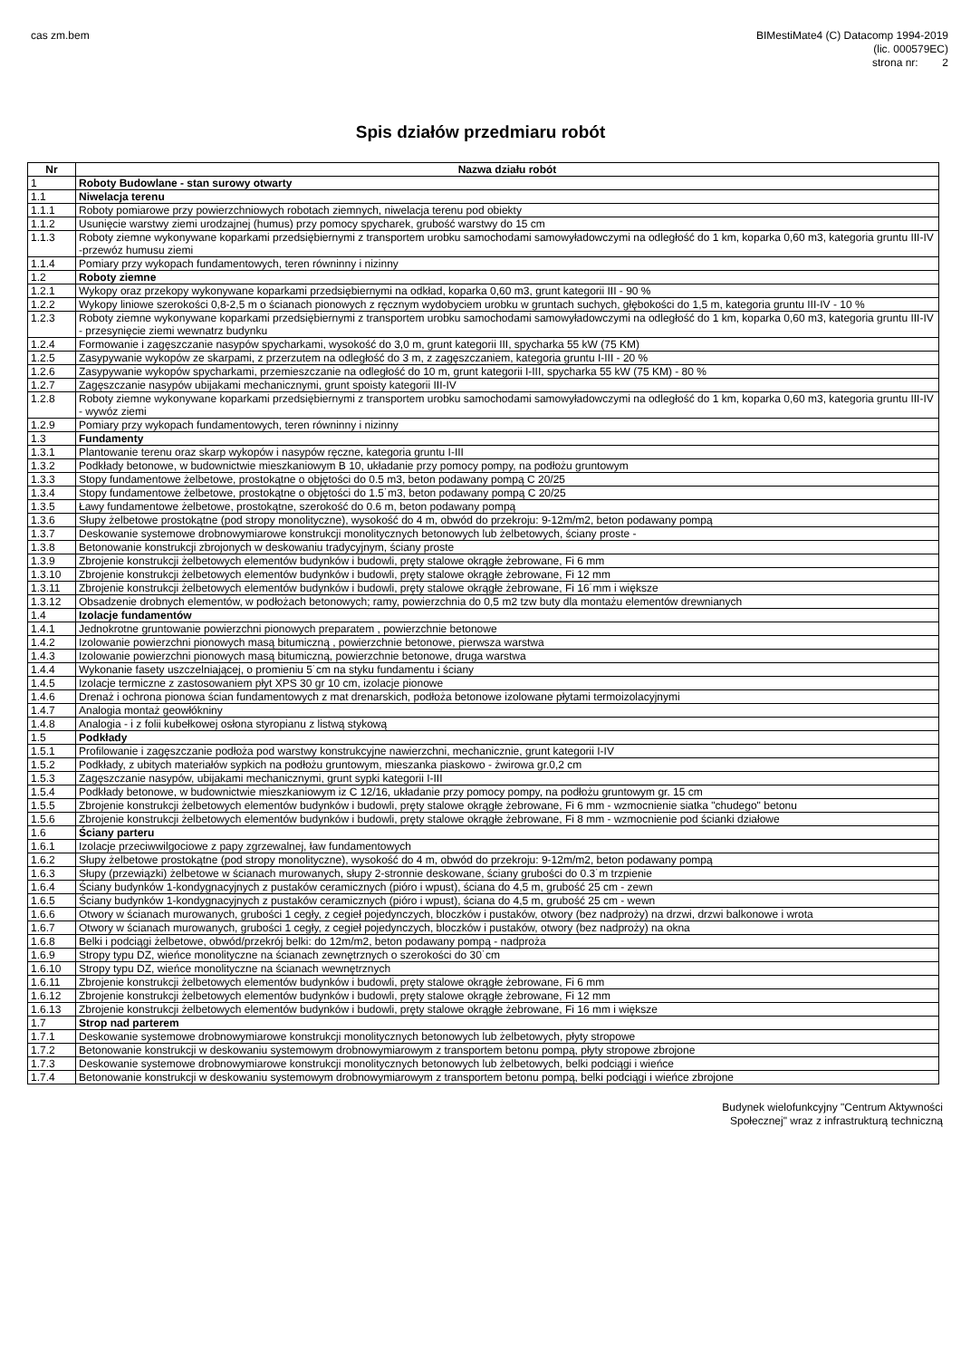cas zm.bem BIMestiMate4 (C) Datacomp 1994-2019
(lic. 000579EC)
strona nr: 2
Spis działów przedmiaru robót
| Nr | Nazwa działu robót |
| --- | --- |
| 1 | Roboty Budowlane - stan surowy otwarty |
| 1.1 | Niwelacja terenu |
| 1.1.1 | Roboty pomiarowe przy powierzchniowych robotach ziemnych, niwelacja terenu pod obiekty |
| 1.1.2 | Usunięcie warstwy ziemi urodzajnej (humus) przy pomocy spycharek, grubość warstwy do 15 cm |
| 1.1.3 | Roboty ziemne wykonywane koparkami przedsiębiernymi z transportem urobku samochodami samowyładowczymi na odległość do 1 km, koparka 0,60 m3, kategoria gruntu III-IV -przewóz humusu ziemi |
| 1.1.4 | Pomiary przy wykopach fundamentowych, teren równinny i nizinny |
| 1.2 | Roboty ziemne |
| 1.2.1 | Wykopy oraz przekopy wykonywane koparkami przedsiębiernymi na odkład, koparka 0,60 m3, grunt kategorii III - 90 % |
| 1.2.2 | Wykopy liniowe szerokości 0,8-2,5 m o ścianach pionowych z ręcznym wydobyciem urobku w gruntach suchych, głębokości do 1,5 m, kategoria gruntu III-IV - 10 % |
| 1.2.3 | Roboty ziemne wykonywane koparkami przedsiębiernymi z transportem urobku samochodami samowyładowczymi na odległość do 1 km, koparka 0,60 m3, kategoria gruntu III-IV - przesynięcie ziemi wewnatrz budynku |
| 1.2.4 | Formowanie i zagęszczanie nasypów spycharkami, wysokość do 3,0 m, grunt kategorii III, spycharka 55 kW (75 KM) |
| 1.2.5 | Zasypywanie wykopów ze skarpami, z przerzutem na odległość do 3 m, z zagęszczaniem, kategoria gruntu I-III - 20 % |
| 1.2.6 | Zasypywanie wykopów spycharkami, przemieszczanie na odległość do 10 m, grunt kategorii I-III, spycharka 55 kW (75 KM) - 80 % |
| 1.2.7 | Zagęszczanie nasypów ubijakami mechanicznymi, grunt spoisty kategorii III-IV |
| 1.2.8 | Roboty ziemne wykonywane koparkami przedsiębiernymi z transportem urobku samochodami samowyładowczymi na odległość do 1 km, koparka 0,60 m3, kategoria gruntu III-IV - wywóz ziemi |
| 1.2.9 | Pomiary przy wykopach fundamentowych, teren równinny i nizinny |
| 1.3 | Fundamenty |
| 1.3.1 | Plantowanie terenu oraz skarp wykopów i nasypów ręczne, kategoria gruntu I-III |
| 1.3.2 | Podkłady betonowe, w budownictwie mieszkaniowym B 10, układanie przy pomocy pompy, na podłożu gruntowym |
| 1.3.3 | Stopy fundamentowe żelbetowe, prostokątne o objętości do 0.5 m3, beton podawany pompą C 20/25 |
| 1.3.4 | Stopy fundamentowe żelbetowe, prostokątne o objętości do 1.5˙m3, beton podawany pompą C 20/25 |
| 1.3.5 | Ławy fundamentowe żelbetowe, prostokątne, szerokość do 0.6 m, beton podawany pompą |
| 1.3.6 | Słupy żelbetowe prostokątne (pod stropy monolityczne), wysokość do 4 m, obwód do przekroju: 9-12m/m2, beton podawany pompą |
| 1.3.7 | Deskowanie systemowe drobnowymiarowe konstrukcji monolitycznych betonowych lub żelbetowych, ściany proste - |
| 1.3.8 | Betonowanie konstrukcji zbrojonych w deskowaniu tradycyjnym, ściany proste |
| 1.3.9 | Zbrojenie konstrukcji żelbetowych elementów budynków i budowli, pręty stalowe okrągłe żebrowane, Fi 6 mm |
| 1.3.10 | Zbrojenie konstrukcji żelbetowych elementów budynków i budowli, pręty stalowe okrągłe żebrowane, Fi 12 mm |
| 1.3.11 | Zbrojenie konstrukcji żelbetowych elementów budynków i budowli, pręty stalowe okrągłe żebrowane, Fi 16˙mm i większe |
| 1.3.12 | Obsadzenie drobnych elementów, w podłożach betonowych; ramy, powierzchnia do 0,5 m2 tzw buty dla montażu elementów drewnianych |
| 1.4 | Izolacje fundamentów |
| 1.4.1 | Jednokrotne gruntowanie powierzchni pionowych preparatem , powierzchnie betonowe |
| 1.4.2 | Izolowanie powierzchni pionowych masą bitumiczną , powierzchnie betonowe, pierwsza warstwa |
| 1.4.3 | Izolowanie powierzchni pionowych masą bitumiczną, powierzchnie betonowe, druga warstwa |
| 1.4.4 | Wykonanie fasety uszczelniającej, o promieniu 5˙cm na styku fundamentu i ściany |
| 1.4.5 | Izolacje termiczne z zastosowaniem płyt XPS 30 gr 10 cm, izolacje pionowe |
| 1.4.6 | Drenaż i ochrona pionowa ścian fundamentowych z mat drenarskich, podłoża betonowe izolowane płytami termoizolacyjnymi |
| 1.4.7 | Analogia montaż geowłókniny |
| 1.4.8 | Analogia - i z folii kubełkowej osłona styropianu z listwą stykową |
| 1.5 | Podkłady |
| 1.5.1 | Profilowanie i zagęszczanie podłoża pod warstwy konstrukcyjne nawierzchni, mechanicznie, grunt kategorii I-IV |
| 1.5.2 | Podkłady, z ubitych materiałów sypkich na podłożu gruntowym, mieszanka piaskowo - żwirowa gr.0,2 cm |
| 1.5.3 | Zagęszczanie nasypów, ubijakami mechanicznymi, grunt sypki kategorii I-III |
| 1.5.4 | Podkłady betonowe, w budownictwie mieszkaniowym iz C 12/16, układanie przy pomocy pompy, na podłożu gruntowym gr. 15 cm |
| 1.5.5 | Zbrojenie konstrukcji żelbetowych elementów budynków i budowli, pręty stalowe okrągłe żebrowane, Fi 6 mm - wzmocnienie siatka "chudego" betonu |
| 1.5.6 | Zbrojenie konstrukcji żelbetowych elementów budynków i budowli, pręty stalowe okrągłe żebrowane, Fi 8 mm - wzmocnienie pod ścianki działowe |
| 1.6 | Ściany parteru |
| 1.6.1 | Izolacje przeciwwilgociowe z papy zgrzewalnej, ław fundamentowych |
| 1.6.2 | Słupy żelbetowe prostokątne (pod stropy monolityczne), wysokość do 4 m, obwód do przekroju: 9-12m/m2, beton podawany pompą |
| 1.6.3 | Słupy (przewiązki) żelbetowe w ścianach murowanych, słupy 2-stronnie deskowane, ściany grubości do 0.3˙m trzpienie |
| 1.6.4 | Ściany budynków 1-kondygnacyjnych z pustaków ceramicznych (pióro i wpust), ściana do 4,5 m, grubość 25 cm - zewn |
| 1.6.5 | Ściany budynków 1-kondygnacyjnych z pustaków ceramicznych (pióro i wpust), ściana do 4,5 m, grubość 25 cm - wewn |
| 1.6.6 | Otwory w ścianach murowanych, grubości 1 cegły, z cegieł pojedynczych, bloczków i pustaków, otwory (bez nadproży) na drzwi, drzwi balkonowe i wrota |
| 1.6.7 | Otwory w ścianach murowanych, grubości 1 cegły, z cegieł pojedynczych, bloczków i pustaków, otwory (bez nadproży) na okna |
| 1.6.8 | Belki i podciągi żelbetowe, obwód/przekrój belki: do 12m/m2, beton podawany pompą - nadproża |
| 1.6.9 | Stropy typu DZ, wieńce monolityczne na ścianach zewnętrznych o szerokości do 30˙cm |
| 1.6.10 | Stropy typu DZ, wieńce monolityczne na ścianach wewnętrznych |
| 1.6.11 | Zbrojenie konstrukcji żelbetowych elementów budynków i budowli, pręty stalowe okrągłe żebrowane, Fi 6 mm |
| 1.6.12 | Zbrojenie konstrukcji żelbetowych elementów budynków i budowli, pręty stalowe okrągłe żebrowane, Fi 12 mm |
| 1.6.13 | Zbrojenie konstrukcji żelbetowych elementów budynków i budowli, pręty stalowe okrągłe żebrowane, Fi 16 mm i większe |
| 1.7 | Strop nad parterem |
| 1.7.1 | Deskowanie systemowe drobnowymiarowe konstrukcji monolitycznych betonowych lub żelbetowych, płyty stropowe |
| 1.7.2 | Betonowanie konstrukcji w deskowaniu systemowym drobnowymiarowym z transportem betonu pompą, płyty stropowe zbrojone |
| 1.7.3 | Deskowanie systemowe drobnowymiarowe konstrukcji monolitycznych betonowych lub żelbetowych, belki podciągi i wieńce |
| 1.7.4 | Betonowanie konstrukcji w deskowaniu systemowym drobnowymiarowym z transportem betonu pompą, belki podciągi i wieńce zbrojone |
Budynek wielofunkcyjny "Centrum Aktywności
Społecznej" wraz z infrastrukturą techniczną